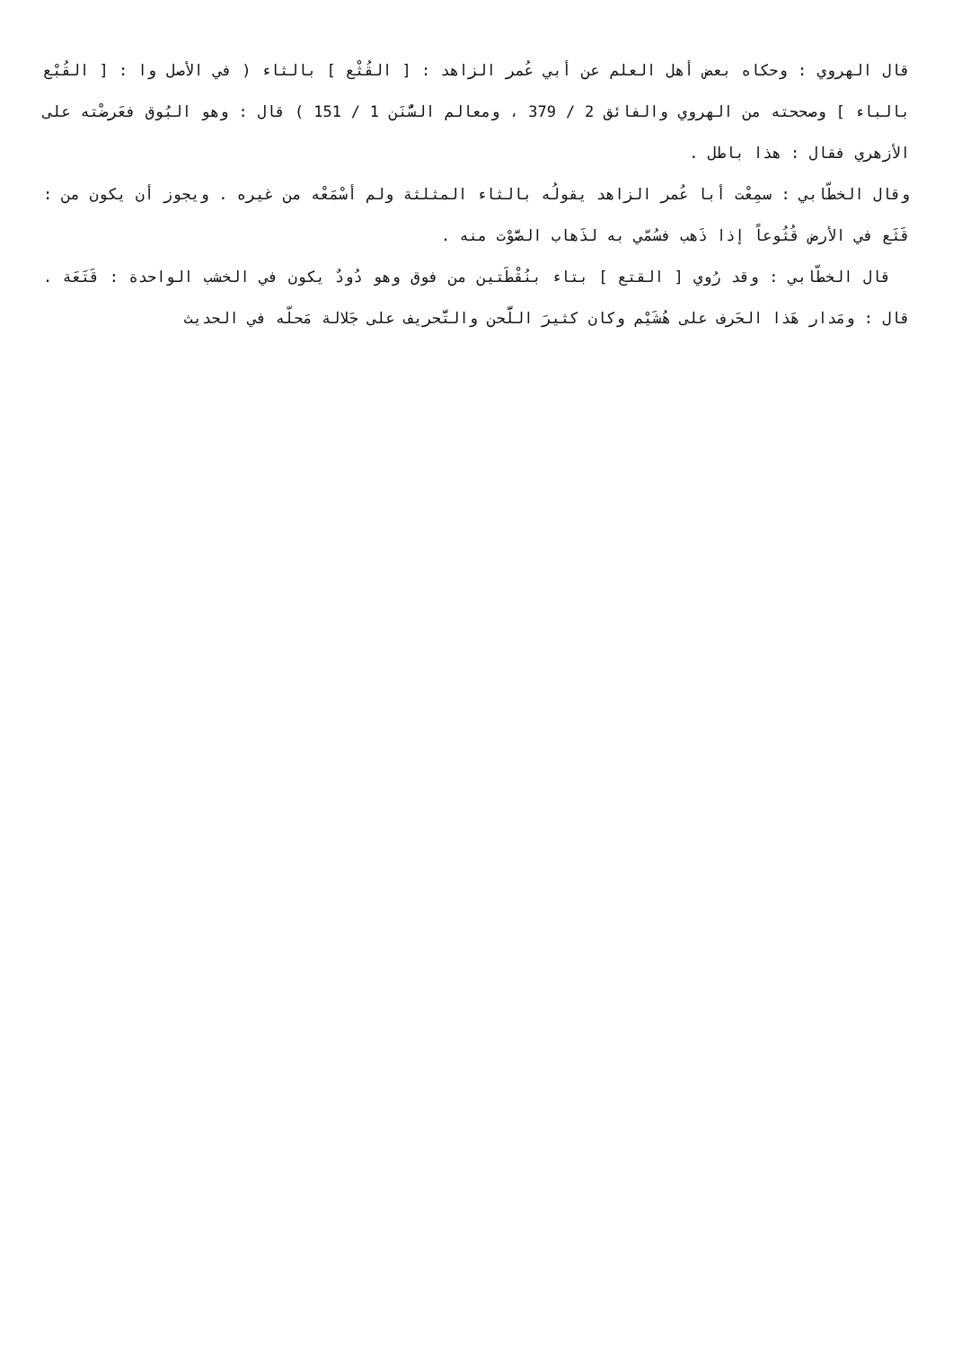قال الهروي : وحكاه بعض أهل العلم عن أبي عُمر الزاهد : [ القُثْع ] بالثاء ( في الأصل وا : [ القُبْع بالباء ] وصححته من الهروي والفائق 2 / 379 ، ومعالم السُّنَن 1 / 151 ) قال : وهو البُوق فعَرضْته على الأزهري فقال : هذا باطل .
وقال الخطّابي : سمِعْت أبا عُمر الزاهد يقولُه بالثاء المثلثة ولم أسْمَعْه من غيره . ويجوز أن يكون من : قَثَع في الأرض قُثُوعاً إذا ذَهب فسُمّي به لذَهاب الصَّوْت منه .
قال الخطّابي : وقد رُوي [ القتع ] بتاء بنُقْطَتين من فوق وهو دُودٌ يكون في الخشب الواحدة : قَتَعَة . قال : ومَدار هَذا الحَرف على هُشَيْم وكان كثيرَ اللَّحن والتَّحريف على جَلالة مَحلّه في الحديث